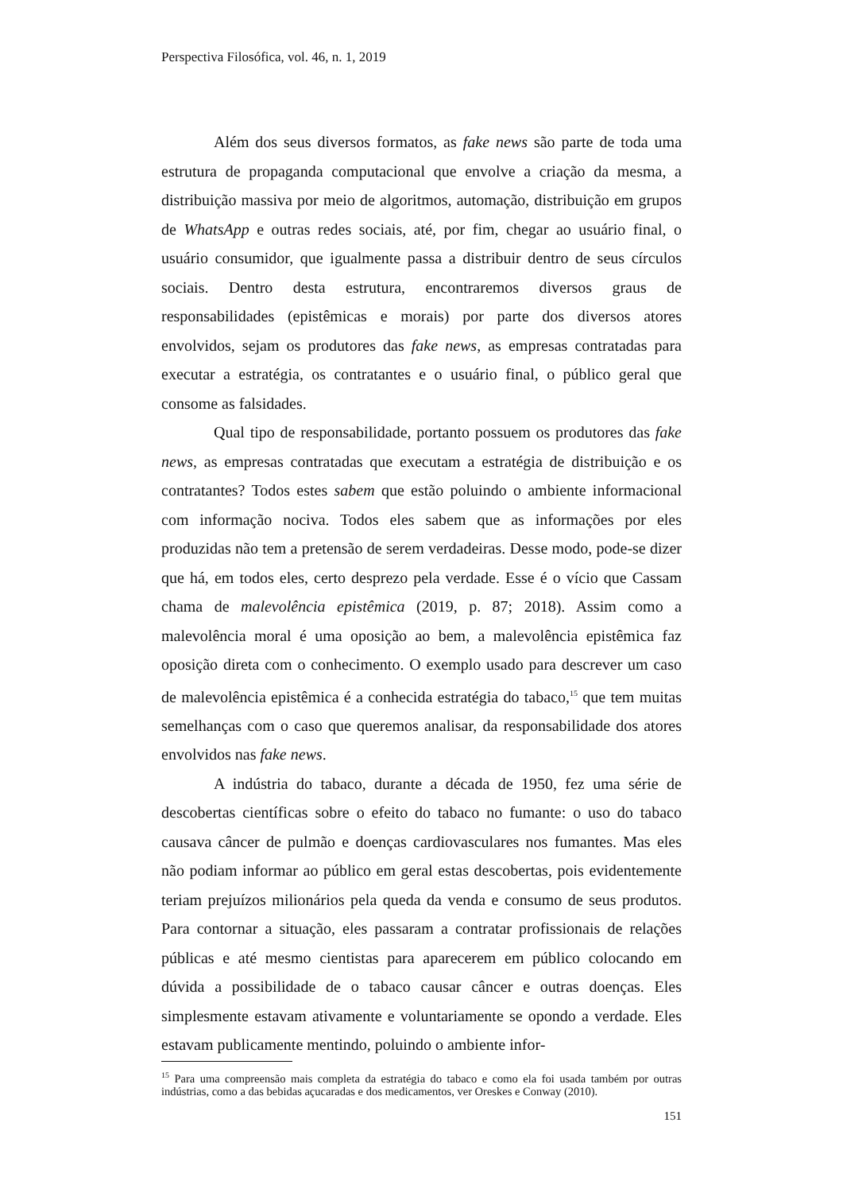Perspectiva Filosófica, vol. 46, n. 1, 2019
Além dos seus diversos formatos, as fake news são parte de toda uma estrutura de propaganda computacional que envolve a criação da mesma, a distribuição massiva por meio de algoritmos, automação, distribuição em grupos de WhatsApp e outras redes sociais, até, por fim, chegar ao usuário final, o usuário consumidor, que igualmente passa a distribuir dentro de seus círculos sociais. Dentro desta estrutura, encontraremos diversos graus de responsabilidades (epistêmicas e morais) por parte dos diversos atores envolvidos, sejam os produtores das fake news, as empresas contratadas para executar a estratégia, os contratantes e o usuário final, o público geral que consome as falsidades.
Qual tipo de responsabilidade, portanto possuem os produtores das fake news, as empresas contratadas que executam a estratégia de distribuição e os contratantes? Todos estes sabem que estão poluindo o ambiente informacional com informação nociva. Todos eles sabem que as informações por eles produzidas não tem a pretensão de serem verdadeiras. Desse modo, pode-se dizer que há, em todos eles, certo desprezo pela verdade. Esse é o vício que Cassam chama de malevolência epistêmica (2019, p. 87; 2018). Assim como a malevolência moral é uma oposição ao bem, a malevolência epistêmica faz oposição direta com o conhecimento. O exemplo usado para descrever um caso de malevolência epistêmica é a conhecida estratégia do tabaco,<sup>15</sup> que tem muitas semelhanças com o caso que queremos analisar, da responsabilidade dos atores envolvidos nas fake news.
A indústria do tabaco, durante a década de 1950, fez uma série de descobertas científicas sobre o efeito do tabaco no fumante: o uso do tabaco causava câncer de pulmão e doenças cardiovasculares nos fumantes. Mas eles não podiam informar ao público em geral estas descobertas, pois evidentemente teriam prejuízos milionários pela queda da venda e consumo de seus produtos. Para contornar a situação, eles passaram a contratar profissionais de relações públicas e até mesmo cientistas para aparecerem em público colocando em dúvida a possibilidade de o tabaco causar câncer e outras doenças. Eles simplesmente estavam ativamente e voluntariamente se opondo a verdade. Eles estavam publicamente mentindo, poluindo o ambiente infor-
<sup>15</sup> Para uma compreensão mais completa da estratégia do tabaco e como ela foi usada também por outras indústrias, como a das bebidas açucaradas e dos medicamentos, ver Oreskes e Conway (2010).
151